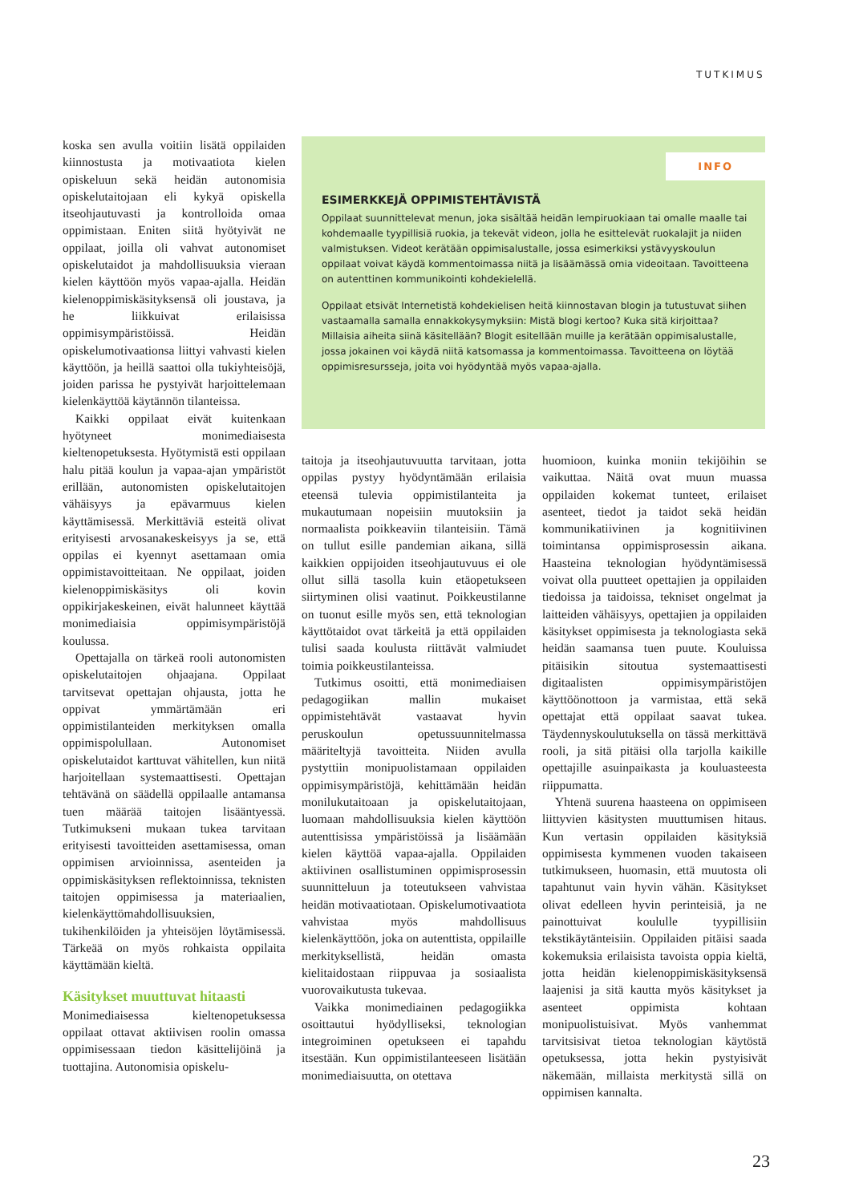TUTKIMUS
koska sen avulla voitiin lisätä oppilaiden kiinnostusta ja motivaatiota kielen opiskeluun sekä heidän autonomisia opiskelutaitojaan eli kykyä opiskella itseohjautuvasti ja kontrolloida omaa oppimistaan. Eniten siitä hyötyivät ne oppilaat, joilla oli vahvat autonomiset opiskelutaidot ja mahdollisuuksia vieraan kielen käyttöön myös vapaa-ajalla. Heidän kielenoppimiskäsityksensä oli joustava, ja he liikkuivat erilaisissa oppimisympäristöissä. Heidän opiskelumotivaationsa liittyi vahvasti kielen käyttöön, ja heillä saattoi olla tukiyhteisöjä, joiden parissa he pystyivät harjoittelemaan kielenkäyttöä käytännön tilanteissa.
Kaikki oppilaat eivät kuitenkaan hyötyneet monimediaisesta kieltenopetuksesta. Hyötymistä esti oppilaan halu pitää koulun ja vapaa-ajan ympäristöt erillään, autonomisten opiskelutaitojen vähäisyys ja epävarmuus kielen käyttämisessä. Merkittäviä esteitä olivat erityisesti arvosanakeskeisyys ja se, että oppilas ei kyennyt asettamaan omia oppimistavoitteitaan. Ne oppilaat, joiden kielenoppimiskäsitys oli kovin oppikirjakeskeinen, eivät halunneet käyttää monimediaisia oppimisympäristöjä koulussa.
Opettajalla on tärkeä rooli autonomisten opiskelutaitojen ohjaajana. Oppilaat tarvitsevat opettajan ohjausta, jotta he oppivat ymmärtämään eri oppimistilanteiden merkityksen omalla oppimispolullaan. Autonomiset opiskelutaidot karttuvat vähitellen, kun niitä harjoitellaan systemaattisesti. Opettajan tehtävänä on säädellä oppilaalle antamansa tuen määrää taitojen lisääntyessä. Tutkimukseni mukaan tukea tarvitaan erityisesti tavoitteiden asettamisessa, oman oppimisen arvioinnissa, asenteiden ja oppimiskäsityksen reflektoinnissa, teknisten taitojen oppimisessa ja materiaalien, kielenkäyttömahdollisuuksien, tukihenkilöiden ja yhteisöjen löytämisessä. Tärkeää on myös rohkaista oppilaita käyttämään kieltä.
Käsitykset muuttuvat hitaasti
Monimediaisessa kieltenopetuksessa oppilaat ottavat aktiivisen roolin omassa oppimisessaan tiedon käsittelijöinä ja tuottajina. Autonomisia opiskelu-
INFO
ESIMERKKEJÄ OPPIMISTEHTÄVISTÄ
Oppilaat suunnittelevat menun, joka sisältää heidän lempiruokiaan tai omalle maalle tai kohdemaalle tyypillisiä ruokia, ja tekevät videon, jolla he esittelevät ruokalajit ja niiden valmistuksen. Videot kerätään oppimisalustalle, jossa esimerkiksi ystävyyskoulun oppilaat voivat käydä kommentoimassa niitä ja lisäämässä omia videoitaan. Tavoitteena on autenttinen kommunikointi kohdekielellä.
Oppilaat etsivät Internetistä kohdekielisen heitä kiinnostavan blogin ja tutustuvat siihen vastaamalla samalla ennakkokysymyksiin: Mistä blogi kertoo? Kuka sitä kirjoittaa? Millaisia aiheita siinä käsitellään? Blogit esitellään muille ja kerätään oppimisalustalle, jossa jokainen voi käydä niitä katsomassa ja kommentoimassa. Tavoitteena on löytää oppimisresursseja, joita voi hyödyntää myös vapaa-ajalla.
taitoja ja itseohjautuvuutta tarvitaan, jotta oppilas pystyy hyödyntämään erilaisia eteensä tulevia oppimistilanteita ja mukautumaan nopeisiin muutoksiin ja normaalista poikkeaviin tilanteisiin. Tämä on tullut esille pandemian aikana, sillä kaikkien oppijoiden itseohjautuvuus ei ole ollut sillä tasolla kuin etäopetukseen siirtyminen olisi vaatinut. Poikkeustilanne on tuonut esille myös sen, että teknologian käyttötaidot ovat tärkeitä ja että oppilaiden tulisi saada koulusta riittävät valmiudet toimia poikkeustilanteissa.
Tutkimus osoitti, että monimediaisen pedagogiikan mallin mukaiset oppimistehtävät vastaavat hyvin peruskoulun opetussuunnitelmassa määriteltyjä tavoitteita. Niiden avulla pystyttiin monipuolistamaan oppilaiden oppimisympäristöjä, kehittämään heidän monilukutaitoaan ja opiskelutaitojaan, luomaan mahdollisuuksia kielen käyttöön autenttisissa ympäristöissä ja lisäämään kielen käyttöä vapaa-ajalla. Oppilaiden aktiivinen osallistuminen oppimisprosessin suunnitteluun ja toteutukseen vahvistaa heidän motivaatiotaan. Opiskelumotivaatiota vahvistaa myös mahdollisuus kielenkäyttöön, joka on autenttista, oppilaille merkityksellistä, heidän omasta kielitaidostaan riippuvaa ja sosiaalista vuorovaikutusta tukevaa.
Vaikka monimediainen pedagogiikka osoittautui hyödylliseksi, teknologian integroiminen opetukseen ei tapahdu itsestään. Kun oppimistilanteeseen lisätään monimediaisuutta, on otettava
huomioon, kuinka moniin tekijöihin se vaikuttaa. Näitä ovat muun muassa oppilaiden kokemat tunteet, erilaiset asenteet, tiedot ja taidot sekä heidän kommunikatiivinen ja kognitiivinen toimintansa oppimisprosessin aikana. Haasteina teknologian hyödyntämisessä voivat olla puutteet opettajien ja oppilaiden tiedoissa ja taidoissa, tekniset ongelmat ja laitteiden vähäisyys, opettajien ja oppilaiden käsitykset oppimisesta ja teknologiasta sekä heidän saamansa tuen puute. Kouluissa pitäisikin sitoutua systemaattisesti digitaalisten oppimisympäristöjen käyttöönottoon ja varmistaa, että sekä opettajat että oppilaat saavat tukea. Täydennyskoulutuksella on tässä merkittävä rooli, ja sitä pitäisi olla tarjolla kaikille opettajille asuinpaikasta ja kouluasteesta riippumatta.
Yhtenä suurena haasteena on oppimiseen liittyvien käsitysten muuttumisen hitaus. Kun vertasin oppilaiden käsityksiä oppimisesta kymmenen vuoden takaiseen tutkimukseen, huomasin, että muutosta oli tapahtunut vain hyvin vähän. Käsitykset olivat edelleen hyvin perinteisiä, ja ne painottuivat koululle tyypillisiin tekstikäytänteisiin. Oppilaiden pitäisi saada kokemuksia erilaisista tavoista oppia kieltä, jotta heidän kielenoppimiskäsityksensä laajenisi ja sitä kautta myös käsitykset ja asenteet oppimista kohtaan monipuolistuisivat. Myös vanhemmat tarvitsisivat tietoa teknologian käytöstä opetuksessa, jotta hekin pystyisivät näkemään, millaista merkitystä sillä on oppimisen kannalta.
23